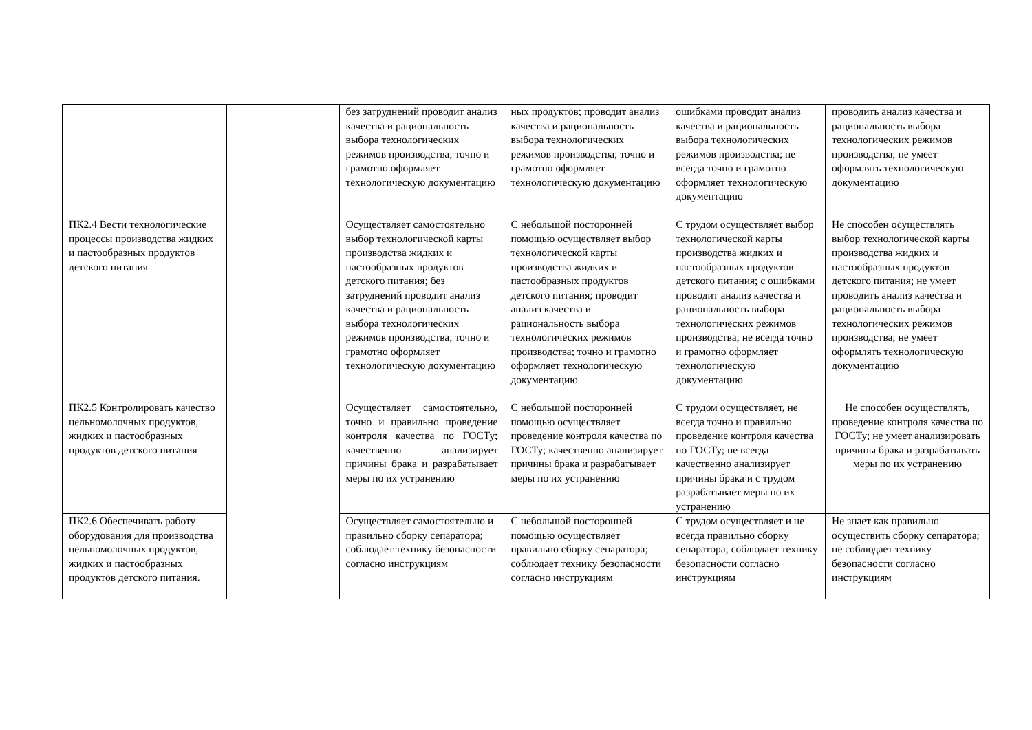| | | без затруднений проводит анализ качества и рациональность выбора технологических режимов производства; точно и грамотно оформляет технологическую документацию | ных продуктов; проводит анализ качества и рациональность выбора технологических режимов производства; точно и грамотно оформляет технологическую документацию | ошибками проводит анализ качества и рациональность выбора технологических режимов производства; не всегда точно и грамотно оформляет технологическую документацию | проводить анализ качества и рациональность выбора технологических режимов производства; не умеет оформлять технологическую документацию |
| ПК2.4 Вести технологические процессы производства жидких и пастообразных продуктов детского питания | | Осуществляет самостоятельно выбор технологической карты производства жидких и пастообразных продуктов детского питания; без затруднений проводит анализ качества и рациональность выбора технологических режимов производства; точно и грамотно оформляет технологическую документацию | С небольшой посторонней помощью осуществляет выбор технологической карты производства жидких и пастообразных продуктов детского питания; проводит анализ качества и рациональность выбора технологических режимов производства; точно и грамотно оформляет технологическую документацию | С трудом осуществляет выбор технологической карты производства жидких и пастообразных продуктов детского питания; с ошибками проводит анализ качества и рациональность выбора технологических режимов производства; не всегда точно и грамотно оформляет технологическую документацию | Не способен осуществлять выбор технологической карты производства жидких и пастообразных продуктов детского питания; не умеет проводить анализ качества и рациональность выбора технологических режимов производства; не умеет оформлять технологическую документацию |
| ПК2.5 Контролировать качество цельномолочных продуктов, жидких и пастообразных продуктов детского питания | | Осуществляет самостоятельно, точно и правильно проведение контроля качества по ГОСТу; качественно анализирует причины брака и разрабатывает меры по их устранению | С небольшой посторонней помощью осуществляет проведение контроля качества по ГОСТу; качественно анализирует причины брака и разрабатывает меры по их устранению | С трудом осуществляет, не всегда точно и правильно проведение контроля качества по ГОСТу; не всегда качественно анализирует причины брака и с трудом разрабатывает меры по их устранению | Не способен осуществлять, проведение контроля качества по ГОСТу; не умеет анализировать причины брака и разрабатывать меры по их устранению |
| ПК2.6 Обеспечивать работу оборудования для производства цельномолочных продуктов, жидких и пастообразных продуктов детского питания. | | Осуществляет самостоятельно и правильно сборку сепаратора; соблюдает технику безопасности согласно инструкциям | С небольшой посторонней помощью осуществляет правильно сборку сепаратора; соблюдает технику безопасности согласно инструкциям | С трудом осуществляет и не всегда правильно сборку сепаратора; соблюдает технику безопасности согласно инструкциям | Не знает как правильно осуществить сборку сепаратора; не соблюдает технику безопасности согласно инструкциям |